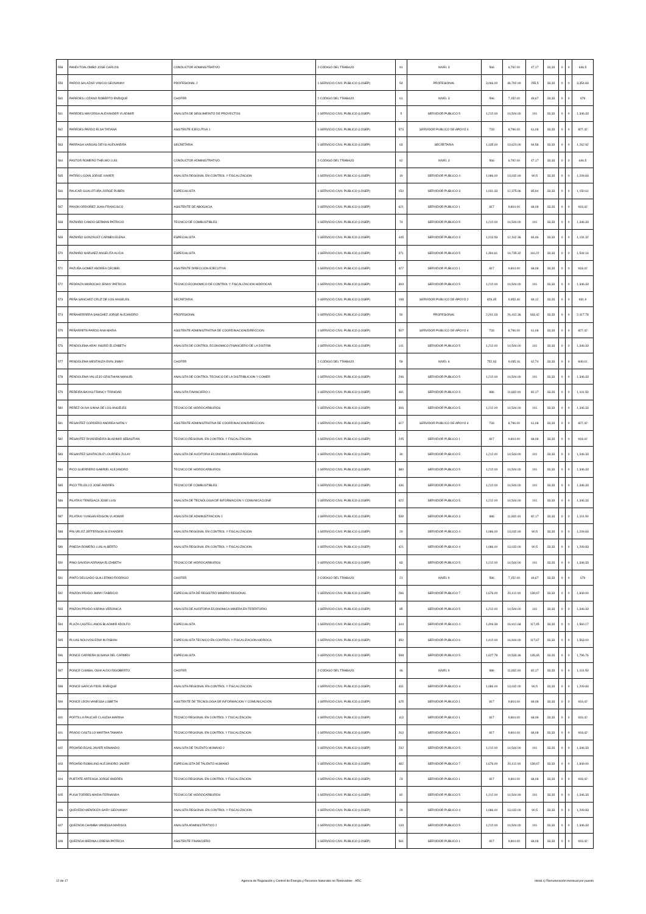| 558 | PANDI TOALOMBO JOSE CARLOS | CONDUCTOR ADMINISTRATIVO | 2-CODIGO DEL TRABAJO | 91 | NIVEL 3 | 566 | 6,792.00 | 47,17 | 33,33 | 0 | 0 | 646,5 |
| 559 | PARDO SALAZAR VINICIO GEOVANNY | PROFESIONAL 2 | 1-SERVICIO CIVIL PUBLICO (LOSEP) | 54 | PROFESIONAL | 3,066.00 | 36,792.00 | 255,5 | 33,33 | 0 | 0 | 3,354.83 |
| 560 | PAREDES LOZANO ROBERTO ENRIQUE | CHOFER | 2-CODIGO DEL TRABAJO | 61 | NIVEL 3 | 596 | 7,152.00 | 49,67 | 33,33 | 0 | 0 | 679 |
| 561 | PAREDES MAYORGA ALEXANDER VLADIMIR | ANALISTA DE SEGUIMEINTO DE PROYECTOS | 1-SERVICIO CIVIL PUBLICO (LOSEP) | 5 | SERVIDOR PUBLICO 5 | 1,212.00 | 14,544.00 | 101 | 33,33 | 0 | 0 | 1,346.33 |
| 562 | PAREDES PARDO ELSA TATIANA | ASISTENTE EJECUTIVA 1 | 1-SERVICIO CIVIL PUBLICO (LOSEP) | 573 | SERVIDOR PUBLICO DE APOYO 4 | 733 | 8,796.00 | 61,08 | 33,33 | 0 | 0 | 827,42 |
| 563 | PARRAGA VARGAS DEYSI ALEXANDRA | SECRETARIA | 1-SERVICIO CIVIL PUBLICO (LOSEP) | 63 | SECRETARIA | 1,135.00 | 13,620.00 | 94,58 | 33,33 | 0 | 0 | 1,262.92 |
| 564 | PASTOR ROMERO THELMO LUIS | CONDUCTOR ADMINISTRATIVO | 2-CODIGO DEL TRABAJO | 62 | NIVEL 3 | 566 | 6,792.00 | 47,17 | 33,33 | 0 | 0 | 646,5 |
| 565 | PATIÑO LOJAN JORGE XAVIER | ANALISTA REGIONAL EN CONTROL Y FISCALIZACION | 1-SERVICIO CIVIL PUBLICO (LOSEP) | 19 | SERVIDOR PUBLICO 4 | 1,086.00 | 13,032.00 | 90,5 | 33,33 | 0 | 0 | 1,209.83 |
| 566 | PAUCAR GUALOTUÑA JORGE RUBEN | ESPECIALISTA | 1-SERVICIO CIVIL PUBLICO (LOSEP) | 150 | SERVIDOR PUBLICO 3 | 1,031.33 | 12,375.96 | 85,94 | 33,33 | 0 | 0 | 1,150.61 |
| 567 | PAVON ORDOÑEZ JUAN FRANCISCO | ASISTENTE DE ABOGACIA | 1-SERVICIO CIVIL PUBLICO (LOSEP) | 621 | SERVIDOR PUBLICO 1 | 817 | 9,804.00 | 68,08 | 33,33 | 0 | 0 | 918,42 |
| 568 | PAZMIÑO CANDO GERMAN PATRICIO | TECNICO DE COMBUSTIBLES | 1-SERVICIO CIVIL PUBLICO (LOSEP) | 74 | SERVIDOR PUBLICO 5 | 1,212.00 | 14,544.00 | 101 | 33,33 | 0 | 0 | 1,346.33 |
| 569 | PAZMIÑO GONZALEZ CARMEN ELENA | ESPECIALISTA | 1-SERVICIO CIVIL PUBLICO (LOSEP) | 445 | SERVIDOR PUBLICO 3 | 1,013.53 | 12,162.36 | 84,46 | 33,33 | 0 | 0 | 1,131.32 |
| 570 | PAZMIÑO NARVAEZ ANGELITA ALICIA | ESPECIALISTA | 1-SERVICIO CIVIL PUBLICO (LOSEP) | 371 | SERVIDOR PUBLICO 5 | 1,394.61 | 16,735.32 | 116,22 | 33,33 | 0 | 0 | 1,544.16 |
| 571 | PAZUÑA GOMEZ ANDREA CECIBEL | ASISTENTE DIRECCION EJECUTIVA | 1-SERVICIO CIVIL PUBLICO (LOSEP) | 427 | SERVIDOR PUBLICO 1 | 817 | 9,804.00 | 68,08 | 33,33 | 0 | 0 | 918,42 |
| 572 | PEDRAZA MOROCHO JENNY PATRICIA | TECNICO ECONOMICO DE CONTROL Y FISCALIZACION HIDROCAR | 1-SERVICIO CIVIL PUBLICO (LOSEP) | 393 | SERVIDOR PUBLICO 5 | 1,212.00 | 14,544.00 | 101 | 33,33 | 0 | 0 | 1,346.33 |
| 573 | PEÑA SANCHEZ CRUZ DE LOS ANGELES | SECRETARIA | 1-SERVICIO CIVIL PUBLICO (LOSEP) | 198 | SERVIDOR PUBLICO DE APOYO 2 | 829,45 | 9,953.40 | 69,12 | 33,33 | 0 | 0 | 931,9 |
| 574 | PEÑAHERRERA SANCHEZ JORGE ALEJANDRO | PROFESIONAL | 1-SERVICIO CIVIL PUBLICO (LOSEP) | 50 | PROFESIONAL | 2,201.03 | 26,412.36 | 183,42 | 33,33 | 0 | 0 | 2,417.78 |
| 575 | PEÑARRETA PARDO ANA MARIA | ASISTENTE ADMINISTRATIVA DE COORDINACION/DIRECCION | 1-SERVICIO CIVIL PUBLICO (LOSEP) | 507 | SERVIDOR PUBLICO DE APOYO 4 | 733 | 8,796.00 | 61,08 | 33,33 | 0 | 0 | 827,42 |
| 576 | PENDOLEMA ARAY INGRID ELIZABETH | ANALISTA DE CONTROL ECONOMICO FINANCIERO DE LA DISTRIB | 1-SERVICIO CIVIL PUBLICO (LOSEP) | 141 | SERVIDOR PUBLICO 5 | 1,212.00 | 14,544.00 | 101 | 33,33 | 0 | 0 | 1,346.33 |
| 577 | PENDOLEMA MESTANZA EVIN JIMMY | CHOFER | 2-CODIGO DEL TRABAJO | 59 | NIVEL 6 | 752,93 | 9,035.16 | 62,74 | 33,33 | 0 | 0 | 849,01 |
| 578 | PENDOLEMA VALLEJO CRISTHIAN MANUEL | ANALISTA DE CONTROL TECNICO DE LA DISTRIBUCION Y COMER | 1-SERVICIO CIVIL PUBLICO (LOSEP) | 246 | SERVIDOR PUBLICO 5 | 1,212.00 | 14,544.00 | 101 | 33,33 | 0 | 0 | 1,346.33 |
| 579 | PEREIRA BAYAS FRANCY TRINIDAD | ANALISTA FINANCIERO 1 | 1-SERVICIO CIVIL PUBLICO (LOSEP) | 481 | SERVIDOR PUBLICO 3 | 986 | 11,832.00 | 82,17 | 33,33 | 0 | 0 | 1,101.50 |
| 580 | PEREZ OLIVA GINNA DE LOS ANGELES | TECNICO DE HIDROCARBUROS | 1-SERVICIO CIVIL PUBLICO (LOSEP) | 306 | SERVIDOR PUBLICO 5 | 1,212.00 | 14,544.00 | 101 | 33,33 | 0 | 0 | 1,346.33 |
| 581 | PESANTEZ CORDERO ANDREA NATALY | ASISTENTE ADMINISTRATIVA DE COORDINACION/DIRECCION | 1-SERVICIO CIVIL PUBLICO (LOSEP) | 617 | SERVIDOR PUBLICO DE APOYO 4 | 733 | 8,796.00 | 61,08 | 33,33 | 0 | 0 | 827,42 |
| 582 | PESANTEZ RIVADENEIRA BLADIMIR SEBASTIAN | TECNICO REGIONAL EN CONTROL Y FISCALIZACION | 1-SERVICIO CIVIL PUBLICO (LOSEP) | 245 | SERVIDOR PUBLICO 1 | 817 | 9,804.00 | 68,08 | 33,33 | 0 | 0 | 918,42 |
| 583 | PESANTEZ SANTACRUZ LOURDES ZULAY | ANALISTA DE AUDITORIA ECONOMICA MINERA REGIONAL | 1-SERVICIO CIVIL PUBLICO (LOSEP) | 30 | SERVIDOR PUBLICO 5 | 1,212.00 | 14,544.00 | 101 | 33,33 | 0 | 0 | 1,346.33 |
| 584 | PICO GUERRERO GABRIEL ALEJANDRO | TECNICO DE HIDROCARBUROS | 1-SERVICIO CIVIL PUBLICO (LOSEP) | 380 | SERVIDOR PUBLICO 5 | 1,212.00 | 14,544.00 | 101 | 33,33 | 0 | 0 | 1,346.33 |
| 585 | PICO TRUJILLO JOSE ANDRES | TECNICO DE COMBUSTIBLES | 1-SERVICIO CIVIL PUBLICO (LOSEP) | 436 | SERVIDOR PUBLICO 5 | 1,212.00 | 14,544.00 | 101 | 33,33 | 0 | 0 | 1,346.33 |
| 586 | PILATAXI TENESACA JOSE LUIS | ANALISTA DE TECNOLOGIA DE INFORMACION Y COMUNICACIONE | 1-SERVICIO CIVIL PUBLICO (LOSEP) | 622 | SERVIDOR PUBLICO 5 | 1,212.00 | 14,544.00 | 101 | 33,33 | 0 | 0 | 1,346.33 |
| 587 | PILATAXI YUNGAN EDISON VLADIMIR | ANALISTA DE ADMINISTRACION 1 | 1-SERVICIO CIVIL PUBLICO (LOSEP) | 539 | SERVIDOR PUBLICO 3 | 986 | 11,832.00 | 82,17 | 33,33 | 0 | 0 | 1,101.50 |
| 588 | PIN VELEZ JEFFERSON ALEXANDER | ANALISTA REGIONAL EN CONTROL Y FISCALIZACION | 1-SERVICIO CIVIL PUBLICO (LOSEP) | 20 | SERVIDOR PUBLICO 4 | 1,086.00 | 13,032.00 | 90,5 | 33,33 | 0 | 0 | 1,209.83 |
| 589 | PINEDA ROMERO LUIS ALBERTO | ANALISTA REGIONAL EN CONTROL Y FISCALIZACION | 1-SERVICIO CIVIL PUBLICO (LOSEP) | 421 | SERVIDOR PUBLICO 4 | 1,086.00 | 13,032.00 | 90,5 | 33,33 | 0 | 0 | 1,209.83 |
| 590 | PINO GAVIDIA ADRIANA ELIZABETH | TECNICO DE HIDROCARBUROS | 1-SERVICIO CIVIL PUBLICO (LOSEP) | 83 | SERVIDOR PUBLICO 5 | 1,212.00 | 14,544.00 | 101 | 33,33 | 0 | 0 | 1,346.33 |
| 591 | PINTO DELGADO GUILLERMO RODRIGO | CHOFER | 2-CODIGO DEL TRABAJO | 21 | NIVEL 9 | 596 | 7,152.00 | 49,67 | 33,33 | 0 | 0 | 679 |
| 592 | PINZON PRADO JIMMY FABRICIO | ESPECIALISTA DE REGISTRO MINERO REGIONAL | 1-SERVICIO CIVIL PUBLICO (LOSEP) | 286 | SERVIDOR PUBLICO 7 | 1,676.00 | 20,112.00 | 139,67 | 33,33 | 0 | 0 | 1,849.00 |
| 593 | PINZON PRADO KARINA VERONICA | ANALISTA DE AUDITORIA ECONOMICA MINERA EN TERRITORIO | 1-SERVICIO CIVIL PUBLICO (LOSEP) | 85 | SERVIDOR PUBLICO 5 | 1,212.00 | 14,544.00 | 101 | 33,33 | 0 | 0 | 1,346.33 |
| 594 | PLAZA CASTELLANOS BLADIMIR ADOLFO | ESPECIALISTA | 1-SERVICIO CIVIL PUBLICO (LOSEP) | 344 | SERVIDOR PUBLICO 4 | 1,409.39 | 16,912.68 | 117,45 | 33,33 | 0 | 0 | 1,560.17 |
| 595 | PLUAS NOLIVOS EDW IN FABIAN | ESPECIALISTA TECNICO EN CONTROL Y FISCALIZACION HIDROCA | 1-SERVICIO CIVIL PUBLICO (LOSEP) | 350 | SERVIDOR PUBLICO 6 | 1,412.00 | 16,944.00 | 117,67 | 33,33 | 0 | 0 | 1,563.00 |
| 596 | PONCE CARRERA SUSANA DEL CARMEN | ESPECIALISTA | 1-SERVICIO CIVIL PUBLICO (LOSEP) | 598 | SERVIDOR PUBLICO 5 | 1,627.78 | 19,533.36 | 135,65 | 33,33 | 0 | 0 | 1,796.76 |
| 597 | PONCE CUMBAL OSW ALDO RIGOBERTO | CHOFER | 2-CODIGO DEL TRABAJO | 46 | NIVEL 9 | 986 | 11,832.00 | 82,17 | 33,33 | 0 | 0 | 1,101.50 |
| 598 | PONCE GARCIA FIDEL ENRIQUE | ANALISTA REGIONAL EN CONTROL Y FISCALIZACION | 1-SERVICIO CIVIL PUBLICO (LOSEP) | 431 | SERVIDOR PUBLICO 4 | 1,086.00 | 13,032.00 | 90,5 | 33,33 | 0 | 0 | 1,209.83 |
| 599 | PONCE LEON VANESSA LISBETH | ASISTENTE DE TECNOLOGIA DE INFORMACION Y COMUNICACION | 1-SERVICIO CIVIL PUBLICO (LOSEP) | 625 | SERVIDOR PUBLICO 1 | 817 | 9,804.00 | 68,08 | 33,33 | 0 | 0 | 918,42 |
| 600 | PORTILLA PAUCAR CLAUDIA MARINA | TECNICO REGIONAL EN CONTROL Y FISCALIZACION | 1-SERVICIO CIVIL PUBLICO (LOSEP) | 113 | SERVIDOR PUBLICO 1 | 817 | 9,804.00 | 68,08 | 33,33 | 0 | 0 | 918,42 |
| 601 | PRADO CASTILLO MARTHA TAMARA | TECNICO REGIONAL EN CONTROL Y FISCALIZACION | 1-SERVICIO CIVIL PUBLICO (LOSEP) | 263 | SERVIDOR PUBLICO 1 | 817 | 9,804.00 | 68,08 | 33,33 | 0 | 0 | 918,42 |
| 602 | PROAÑO EGAS JAVIER ARMANDO | ANALISTA DE TALENTO HUMANO 2 | 1-SERVICIO CIVIL PUBLICO (LOSEP) | 232 | SERVIDOR PUBLICO 5 | 1,212.00 | 14,544.00 | 101 | 33,33 | 0 | 0 | 1,346.33 |
| 603 | PROAÑO ROBALINO ALEJANDRO JAVIER | ESPECIALISTA DE TALENTO HUMANO | 1-SERVICIO CIVIL PUBLICO (LOSEP) | 482 | SERVIDOR PUBLICO 7 | 1,676.00 | 20,112.00 | 139,67 | 33,33 | 0 | 0 | 1,849.00 |
| 604 | PUETATE ARTEAGA JORGE ANDRES | TECNICO REGIONAL EN CONTROL Y FISCALIZACION | 1-SERVICIO CIVIL PUBLICO (LOSEP) | 23 | SERVIDOR PUBLICO 1 | 817 | 9,804.00 | 68,08 | 33,33 | 0 | 0 | 918,42 |
| 605 | PUGA TORRES MARIA FERNANDA | TECNICO DE HIDROCARBUROS | 1-SERVICIO CIVIL PUBLICO (LOSEP) | 82 | SERVIDOR PUBLICO 5 | 1,212.00 | 14,544.00 | 101 | 33,33 | 0 | 0 | 1,346.33 |
| 606 | QUEVEDO MENDOZA GARY GEOVANNY | ANALISTA REGIONAL EN CONTROL Y FISCALIZACION | 1-SERVICIO CIVIL PUBLICO (LOSEP) | 29 | SERVIDOR PUBLICO 4 | 1,086.00 | 13,032.00 | 90,5 | 33,33 | 0 | 0 | 1,209.83 |
| 607 | QUEZADA CHAMBA VANESSA MARISOL | ANALISTA ADMINISTRATIVO 2 | 1-SERVICIO CIVIL PUBLICO (LOSEP) | 133 | SERVIDOR PUBLICO 5 | 1,212.00 | 14,544.00 | 101 | 33,33 | 0 | 0 | 1,346.33 |
| 608 | QUEZADA MEDINA LORENA PATRICIA | ASISTENTE FINANCIERO | 1-SERVICIO CIVIL PUBLICO (LOSEP) | 581 | SERVIDOR PUBLICO 1 | 817 | 9,804.00 | 68,08 | 33,33 | 0 | 0 | 918,42 |
12 de 17 Agencia de Regulación y Control de Energía y Recursos Naturales no Renovables - ARC literal c) Remuneración mensual por puesto